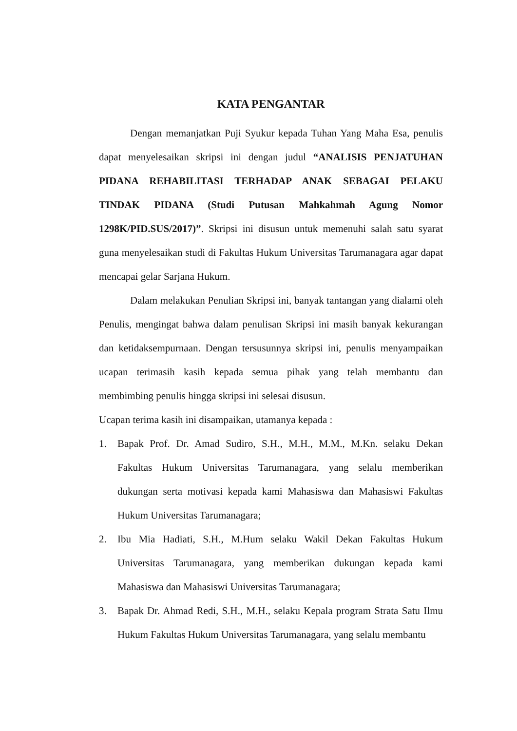KATA PENGANTAR
Dengan memanjatkan Puji Syukur kepada Tuhan Yang Maha Esa, penulis dapat menyelesaikan skripsi ini dengan judul “ANALISIS PENJATUHAN PIDANA REHABILITASI TERHADAP ANAK SEBAGAI PELAKU TINDAK PIDANA (Studi Putusan Mahkahmah Agung Nomor 1298K/PID.SUS/2017)”. Skripsi ini disusun untuk memenuhi salah satu syarat guna menyelesaikan studi di Fakultas Hukum Universitas Tarumanagara agar dapat mencapai gelar Sarjana Hukum.
Dalam melakukan Penulian Skripsi ini, banyak tantangan yang dialami oleh Penulis, mengingat bahwa dalam penulisan Skripsi ini masih banyak kekurangan dan ketidaksempurnaan. Dengan tersusunnya skripsi ini, penulis menyampaikan ucapan terimasih kasih kepada semua pihak yang telah membantu dan membimbing penulis hingga skripsi ini selesai disusun.
Ucapan terima kasih ini disampaikan, utamanya kepada :
1. Bapak Prof. Dr. Amad Sudiro, S.H., M.H., M.M., M.Kn. selaku Dekan Fakultas Hukum Universitas Tarumanagara, yang selalu memberikan dukungan serta motivasi kepada kami Mahasiswa dan Mahasiswi Fakultas Hukum Universitas Tarumanagara;
2. Ibu Mia Hadiati, S.H., M.Hum selaku Wakil Dekan Fakultas Hukum Universitas Tarumanagara, yang memberikan dukungan kepada kami Mahasiswa dan Mahasiswi Universitas Tarumanagara;
3. Bapak Dr. Ahmad Redi, S.H., M.H., selaku Kepala program Strata Satu Ilmu Hukum Fakultas Hukum Universitas Tarumanagara, yang selalu membantu